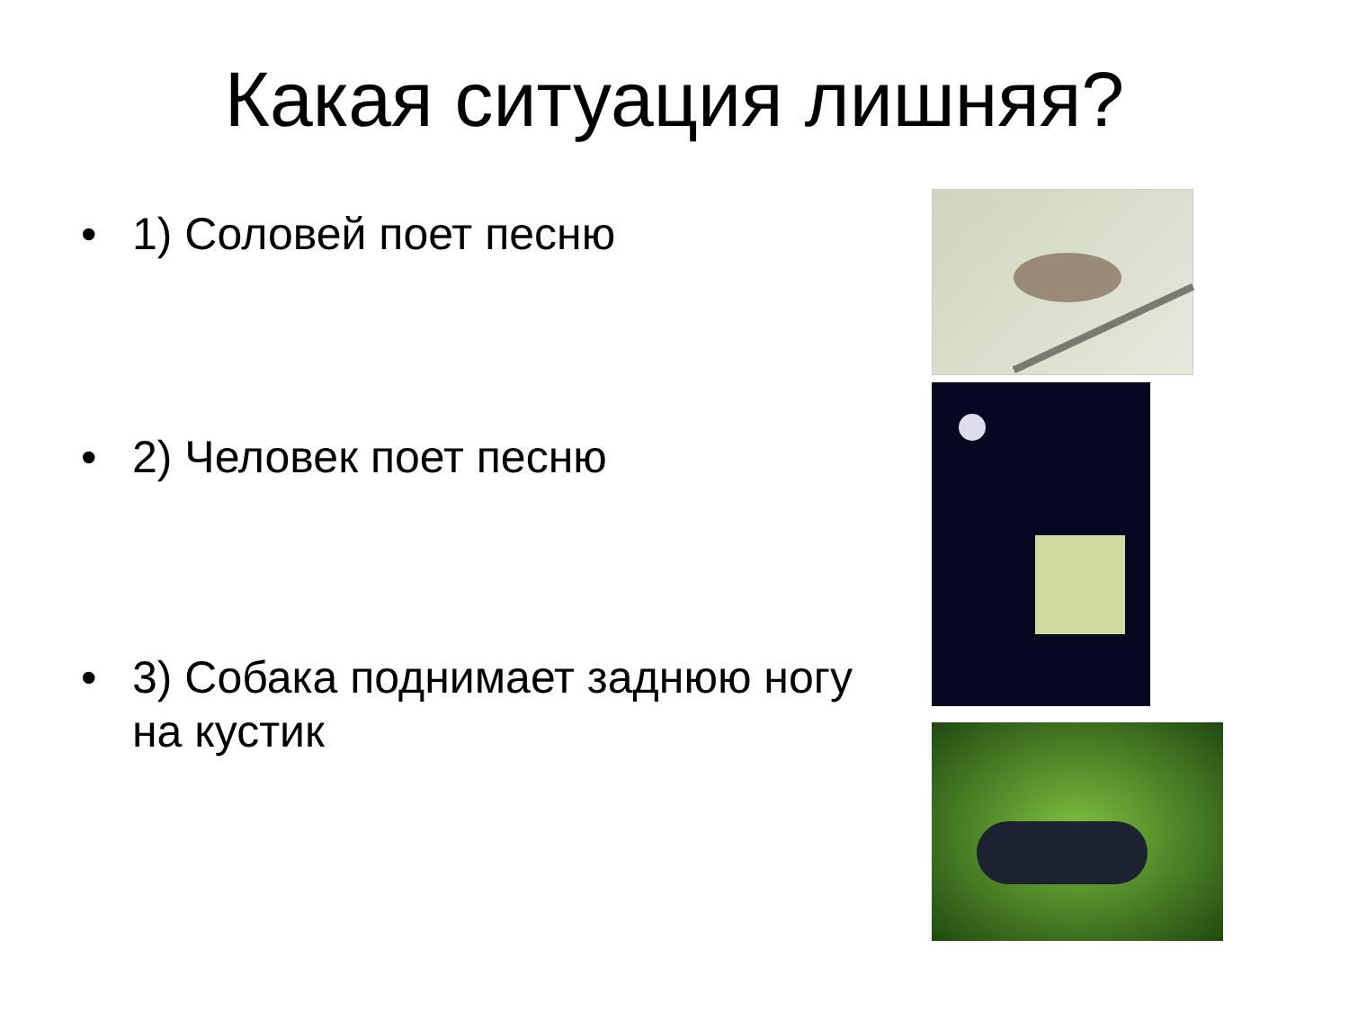Какая ситуация лишняя?
• 1) Соловей поет песню
• 2) Человек поет песню
• 3) Собака поднимает заднюю ногу на кустик